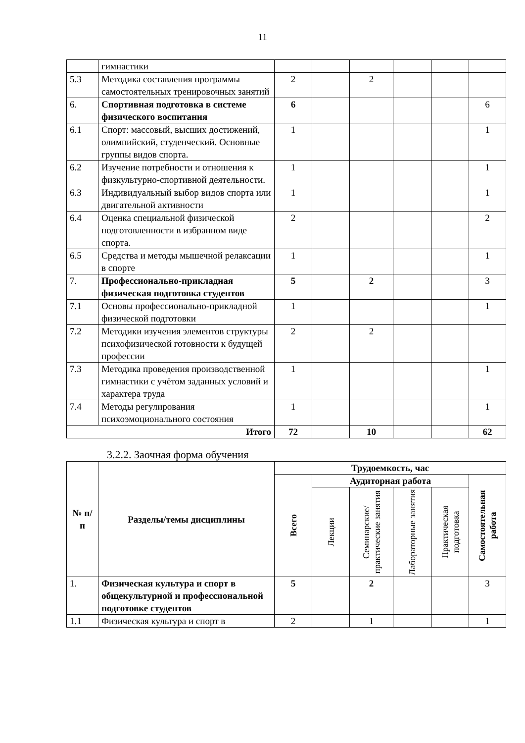11
| | гимнастики | | | | | | |
| 5.3 | Методика составления программы самостоятельных тренировочных занятий | 2 | | 2 | | | |
| 6. | Спортивная подготовка в системе физического воспитания | 6 | | | | | 6 |
| 6.1 | Спорт: массовый, высших достижений, олимпийский, студенческий. Основные группы видов спорта. | 1 | | | | | 1 |
| 6.2 | Изучение потребности и отношения к физкультурно-спортивной деятельности. | 1 | | | | | 1 |
| 6.3 | Индивидуальный выбор видов спорта или двигательной активности | 1 | | | | | 1 |
| 6.4 | Оценка специальной физической подготовленности в избранном виде спорта. | 2 | | | | | 2 |
| 6.5 | Средства и методы мышечной релаксации в спорте | 1 | | | | | 1 |
| 7. | Профессионально-прикладная физическая подготовка студентов | 5 | | 2 | | | 3 |
| 7.1 | Основы профессионально-прикладной физической подготовки | 1 | | | | | 1 |
| 7.2 | Методики изучения элементов структуры психофизической готовности к будущей профессии | 2 | | 2 | | | |
| 7.3 | Методика проведения производственной гимнастики с учётом заданных условий и характера труда | 1 | | | | | 1 |
| 7.4 | Методы регулирования психоэмоционального состояния | 1 | | | | | 1 |
| Итого | | 72 | | 10 | | | 62 |
3.2.2. Заочная форма обучения
| № п/п | Разделы/темы дисциплины | Трудоемкость, час | | | | | |
| --- | --- | --- | --- | --- | --- | --- | --- |
| | | Всего | Аудиторная работа | | | | Самостоятельная работа |
| | | | Лекции | Семинарские/ практические занятия | Лабораторные занятия | Практическая подготовка | |
| 1. | Физическая культура и спорт в общекультурной и профессиональной подготовке студентов | 5 | | 2 | | | 3 |
| 1.1 | Физическая культура и спорт в | 2 | | 1 | | | 1 |